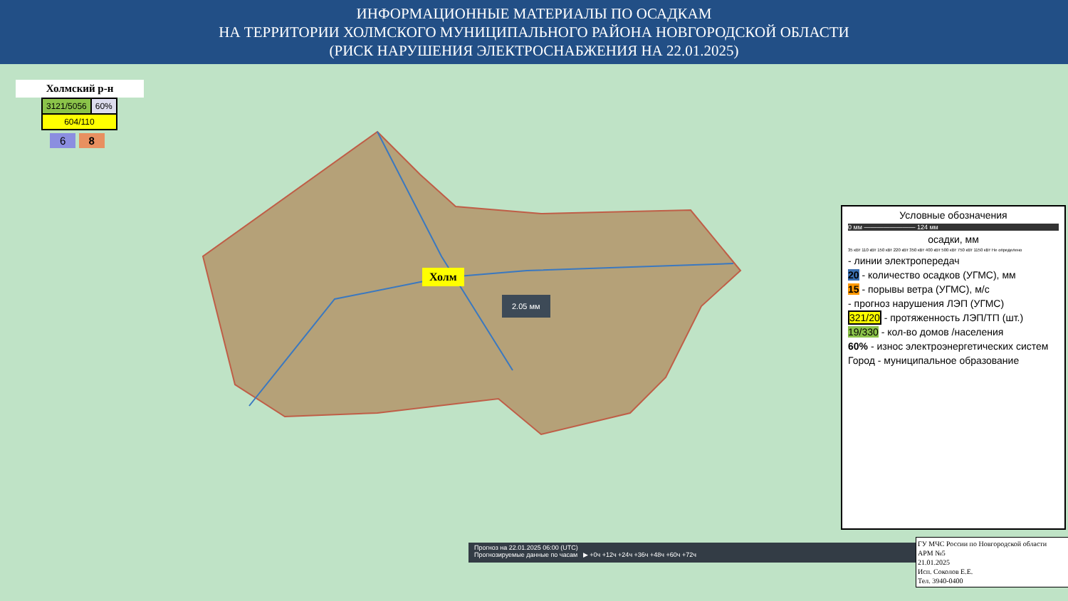ИНФОРМАЦИОННЫЕ МАТЕРИАЛЫ ПО ОСАДКАМ
НА ТЕРРИТОРИИ ХОЛМСКОГО МУНИЦИПАЛЬНОГО РАЙОНА НОВГОРОДСКОЙ ОБЛАСТИ
(РИСК НАРУШЕНИЯ ЭЛЕКТРОСНАБЖЕНИЯ НА 22.01.2025)
Холмский р-н
| 3121/5056 | 60% |
| 604/110 | |
6 8
Холм
2.05 мм
Прогноз на 22.01.2025 06:00 (UTC)
Прогнозируемые данные по часам ▶ +0ч +12ч +24ч +36ч +48ч +60ч +72ч
Условные обозначения
0 мм ———————— 124 мм
осадки, мм
35 кВт 110 кВт 150 кВт 220 кВт 350 кВт 400 кВт 500 кВт 750 кВт 1150 кВт Не определено
- линии электропередач
20 - количество осадков (УГМС), мм
15 - порывы ветра (УГМС), м/с
- прогноз нарушения ЛЭП (УГМС)
321/20 - протяженность ЛЭП/ТП (шт.)
19/330 - кол-во домов /населения
60% - износ электроэнергетических систем
Город - муниципальное образование
ГУ МЧС России по Новгородской области
АРМ №5
21.01.2025
Исп. Соколов Е.Е.
Тел. 3940-0400